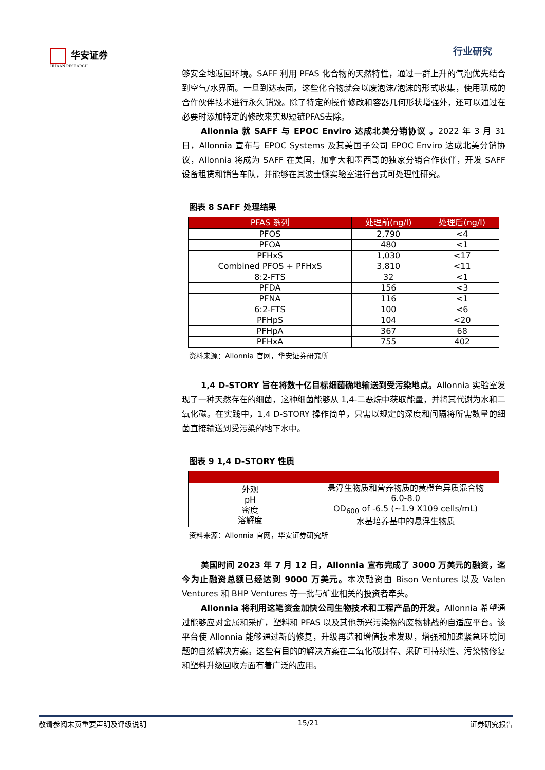华安证券
HUAAN RESEARCH
行业研究
够安全地返回环境。SAFF 利用 PFAS 化合物的天然特性，通过一群上升的气泡优先结合到空气/水界面。一旦到达表面，这些化合物就会以废泡沫/泡沫的形式收集，使用现成的合作伙伴技术进行永久销毁。除了特定的操作修改和容器几何形状增强外，还可以通过在必要时添加特定的修改来实现短链PFAS去除。
Allonnia 就 SAFF 与 EPOC Enviro 达成北美分销协议 。2022 年 3 月 31 日，Allonnia 宣布与 EPOC Systems 及其美国子公司 EPOC Enviro 达成北美分销协议，Allonnia 将成为 SAFF 在美国，加拿大和墨西哥的独家分销合作伙伴，开发 SAFF 设备租赁和销售车队，并能够在其波士顿实验室进行台式可处理性研究。
图表 8 SAFF 处理结果
| PFAS 系列 | 处理前(ng/l) | 处理后(ng/l) |
| --- | --- | --- |
| PFOS | 2,790 | <4 |
| PFOA | 480 | <1 |
| PFHxS | 1,030 | <17 |
| Combined PFOS + PFHxS | 3,810 | <11 |
| 8:2-FTS | 32 | <1 |
| PFDA | 156 | <3 |
| PFNA | 116 | <1 |
| 6:2-FTS | 100 | <6 |
| PFHpS | 104 | <20 |
| PFHpA | 367 | 68 |
| PFHxA | 755 | 402 |
资料来源：Allonnia 官网，华安证券研究所
1,4 D-STORY 旨在将数十亿目标细菌确地输送到受污染地点。Allonnia 实验室发现了一种天然存在的细菌，这种细菌能够从 1,4-二恶烷中获取能量，并将其代谢为水和二氧化碳。在实践中，1,4 D-STORY 操作简单，只需以规定的深度和间隔将所需数量的细菌直接输送到受污染的地下水中。
图表 9 1,4 D-STORY 性质
| 外观 pH 密度 溶解度 | 悬浮生物质和营养物质的黄橙色异质混合物 6.0-8.0 OD<sub>600</sub> of -6.5 (~1.9 X109 cells/mL) 水基培养基中的悬浮生物质 |
资料来源：Allonnia 官网，华安证券研究所
美国时间 2023 年 7 月 12 日，Allonnia 宣布完成了 3000 万美元的融资，迄今为止融资总额已经达到 9000 万美元。本次融资由 Bison Ventures 以及 Valen Ventures 和 BHP Ventures 等一批与矿业相关的投资者牵头。
Allonnia 将利用这笔资金加快公司生物技术和工程产品的开发。Allonnia 希望通过能够应对金属和采矿，塑料和 PFAS 以及其他新兴污染物的废物挑战的自适应平台。该平台使 Allonnia 能够通过新的修复，升级再造和增值技术发现，增强和加速紧急环境问题的自然解决方案。这些有目的的解决方案在二氧化碳封存、采矿可持续性、污染物修复和塑料升级回收方面有着广泛的应用。
敬请参阅末页重要声明及评级说明 15/21 证券研究报告